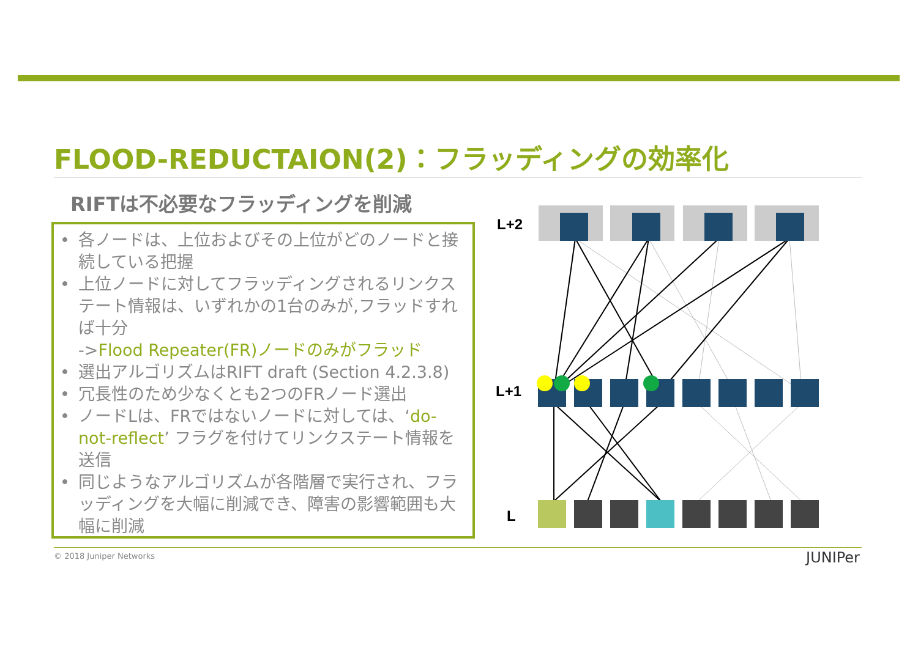FLOOD-REDUCTAION(2)：フラッディングの効率化
RIFTは不必要なフラッディングを削減
• 各ノードは、上位およびその上位がどのノードと接続している把握
• 上位ノードに対してフラッディングされるリンクステート情報は、いずれかの1台のみが,フラッドすれば十分
->Flood Repeater(FR)ノードのみがフラッド
• 選出アルゴリズムはRIFT draft (Section 4.2.3.8)
• 冗長性のため少なくとも2つのFRノード選出
• ノードLは、FRではないノードに対しては、‘do-not-reflect’ フラグを付けてリンクステート情報を送信
• 同じようなアルゴリズムが各階層で実行され、フラッディングを大幅に削減でき、障害の影響範囲も大幅に削減
L+2
L+1
L
© 2018 Juniper Networks JUNIPer